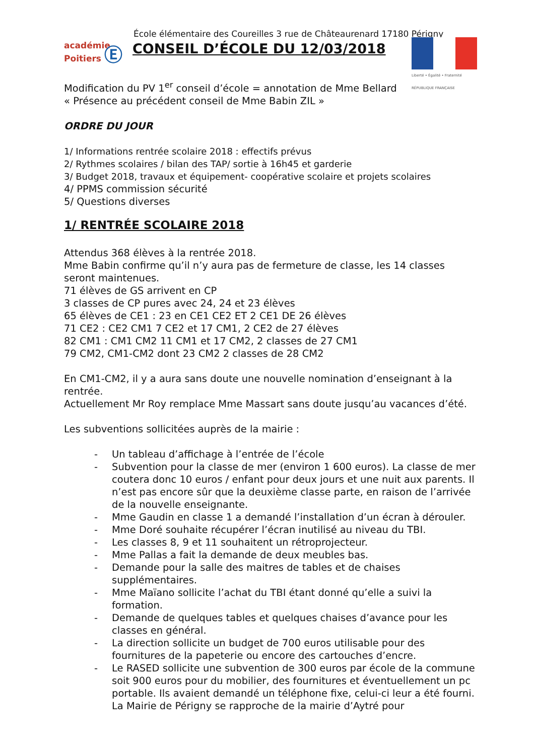École élémentaire des Coureilles 3 rue de Châteaurenard 17180 Périgny
académie
Poitiers Ⓔ
CONSEIL D’ÉCOLE DU 12/03/2018
Liberté • Égalité • Fraternité
RÉPUBLIQUE FRANÇAISE
Modification du PV 1<sup>er</sup> conseil d’école = annotation de Mme Bellard
« Présence au précédent conseil de Mme Babin ZIL »
ORDRE DU JOUR
1/ Informations rentrée scolaire 2018 : effectifs prévus
2/ Rythmes scolaires / bilan des TAP/ sortie à 16h45 et garderie
3/ Budget 2018, travaux et équipement- coopérative scolaire et projets scolaires
4/ PPMS commission sécurité
5/ Questions diverses
1/ RENTRÉE SCOLAIRE 2018
Attendus 368 élèves à la rentrée 2018.
Mme Babin confirme qu’il n’y aura pas de fermeture de classe, les 14 classes seront maintenues.
71 élèves de GS arrivent en CP
3 classes de CP pures avec 24, 24 et 23 élèves
65 élèves de CE1 : 23 en CE1 CE2 ET 2 CE1 DE 26 élèves
71 CE2 : CE2 CM1 7 CE2 et 17 CM1, 2 CE2 de 27 élèves
82 CM1 : CM1 CM2 11 CM1 et 17 CM2, 2 classes de 27 CM1
79 CM2, CM1-CM2 dont 23 CM2 2 classes de 28 CM2
En CM1-CM2, il y a aura sans doute une nouvelle nomination d’enseignant à la rentrée.
Actuellement Mr Roy remplace Mme Massart sans doute jusqu’au vacances d’été.
Les subventions sollicitées auprès de la mairie :
- Un tableau d’affichage à l’entrée de l’école
- Subvention pour la classe de mer (environ 1 600 euros). La classe de mer coutera donc 10 euros / enfant pour deux jours et une nuit aux parents. Il n’est pas encore sûr que la deuxième classe parte, en raison de l’arrivée de la nouvelle enseignante.
- Mme Gaudin en classe 1 a demandé l’installation d’un écran à dérouler.
- Mme Doré souhaite récupérer l’écran inutilisé au niveau du TBI.
- Les classes 8, 9 et 11 souhaitent un rétroprojecteur.
- Mme Pallas a fait la demande de deux meubles bas.
- Demande pour la salle des maitres de tables et de chaises supplémentaires.
- Mme Maïano sollicite l’achat du TBI étant donné qu’elle a suivi la formation.
- Demande de quelques tables et quelques chaises d’avance pour les classes en général.
- La direction sollicite un budget de 700 euros utilisable pour des fournitures de la papeterie ou encore des cartouches d’encre.
- Le RASED sollicite une subvention de 300 euros par école de la commune soit 900 euros pour du mobilier, des fournitures et éventuellement un pc portable. Ils avaient demandé un téléphone fixe, celui-ci leur a été fourni. La Mairie de Périgny se rapproche de la mairie d’Aytré pour